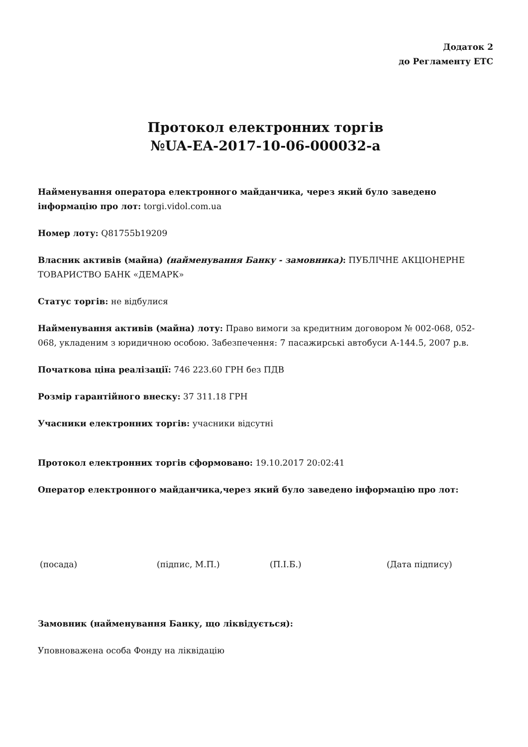Додаток 2
до Регламенту ЕТС
Протокол електронних торгів
№UA-EA-2017-10-06-000032-a
Найменування оператора електронного майданчика, через який було заведено інформацію про лот: torgi.vidol.com.ua
Номер лоту: Q81755b19209
Власник активів (майна) (найменування Банку - замовника): ПУБЛІЧНЕ АКЦІОНЕРНЕ ТОВАРИСТВО БАНК «ДЕМАРК»
Статус торгів: не відбулися
Найменування активів (майна) лоту: Право вимоги за кредитним договором № 002-068, 052-068, укладеним з юридичною особою. Забезпечення: 7 пасажирські автобуси А-144.5, 2007 р.в.
Початкова ціна реалізації: 746 223.60 ГРН без ПДВ
Розмір гарантійного внеску: 37 311.18 ГРН
Учасники електронних торгів: учасники відсутні
Протокол електронних торгів сформовано: 19.10.2017 20:02:41
Оператор електронного майданчика,через який було заведено інформацію про лот:
(посада) (підпис, М.П.) (П.І.Б.) (Дата підпису)
Замовник (найменування Банку, що ліквідується):
Уповноважена особа Фонду на ліквідацію